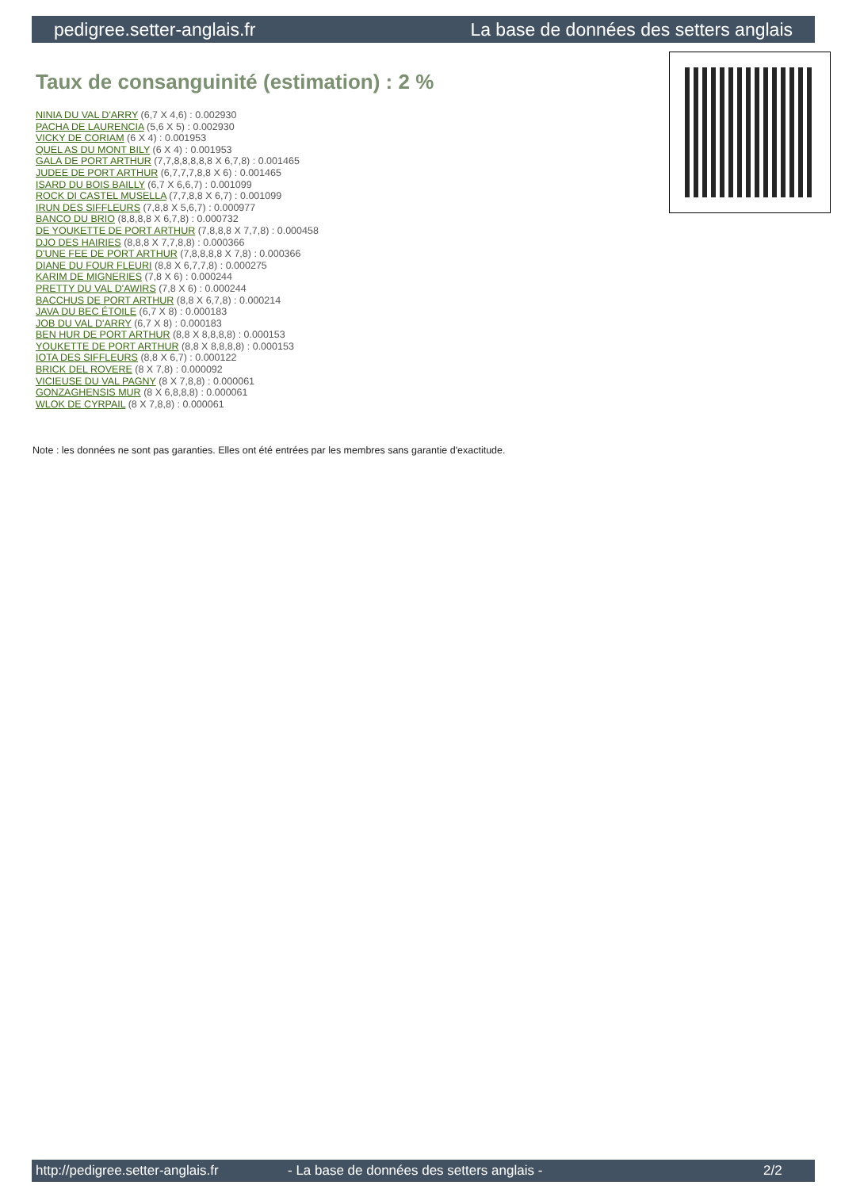pedigree.setter-anglais.fr La base de données des setters anglais
Taux de consanguinité (estimation) : 2 %
NINIA DU VAL D'ARRY (6,7 X 4,6) : 0.002930
PACHA DE LAURENCIA (5,6 X 5) : 0.002930
VICKY DE CORIAM (6 X 4) : 0.001953
QUEL AS DU MONT BILY (6 X 4) : 0.001953
GALA DE PORT ARTHUR (7,7,8,8,8,8,8 X 6,7,8) : 0.001465
JUDEE DE PORT ARTHUR (6,7,7,7,8,8 X 6) : 0.001465
ISARD DU BOIS BAILLY (6,7 X 6,6,7) : 0.001099
ROCK DI CASTEL MUSELLA (7,7,8,8 X 6,7) : 0.001099
IRUN DES SIFFLEURS (7,8,8 X 5,6,7) : 0.000977
BANCO DU BRIO (8,8,8,8 X 6,7,8) : 0.000732
DE YOUKETTE DE PORT ARTHUR (7,8,8,8 X 7,7,8) : 0.000458
DJO DES HAIRIES (8,8,8 X 7,7,8,8) : 0.000366
D'UNE FEE DE PORT ARTHUR (7,8,8,8,8 X 7,8) : 0.000366
DIANE DU FOUR FLEURI (8,8 X 6,7,7,8) : 0.000275
KARIM DE MIGNERIES (7,8 X 6) : 0.000244
PRETTY DU VAL D'AWIRS (7,8 X 6) : 0.000244
BACCHUS DE PORT ARTHUR (8,8 X 6,7,8) : 0.000214
JAVA DU BEC ÉTOILE (6,7 X 8) : 0.000183
JOB DU VAL D'ARRY (6,7 X 8) : 0.000183
BEN HUR DE PORT ARTHUR (8,8 X 8,8,8,8) : 0.000153
YOUKETTE DE PORT ARTHUR (8,8 X 8,8,8,8) : 0.000153
IOTA DES SIFFLEURS (8,8 X 6,7) : 0.000122
BRICK DEL ROVERE (8 X 7,8) : 0.000092
VICIEUSE DU VAL PAGNY (8 X 7,8,8) : 0.000061
GONZAGHENSIS MUR (8 X 6,8,8,8) : 0.000061
WLOK DE CYRPAIL (8 X 7,8,8) : 0.000061
Note : les données ne sont pas garanties. Elles ont été entrées par les membres sans garantie d'exactitude.
http://pedigree.setter-anglais.fr - La base de données des setters anglais - 2/2